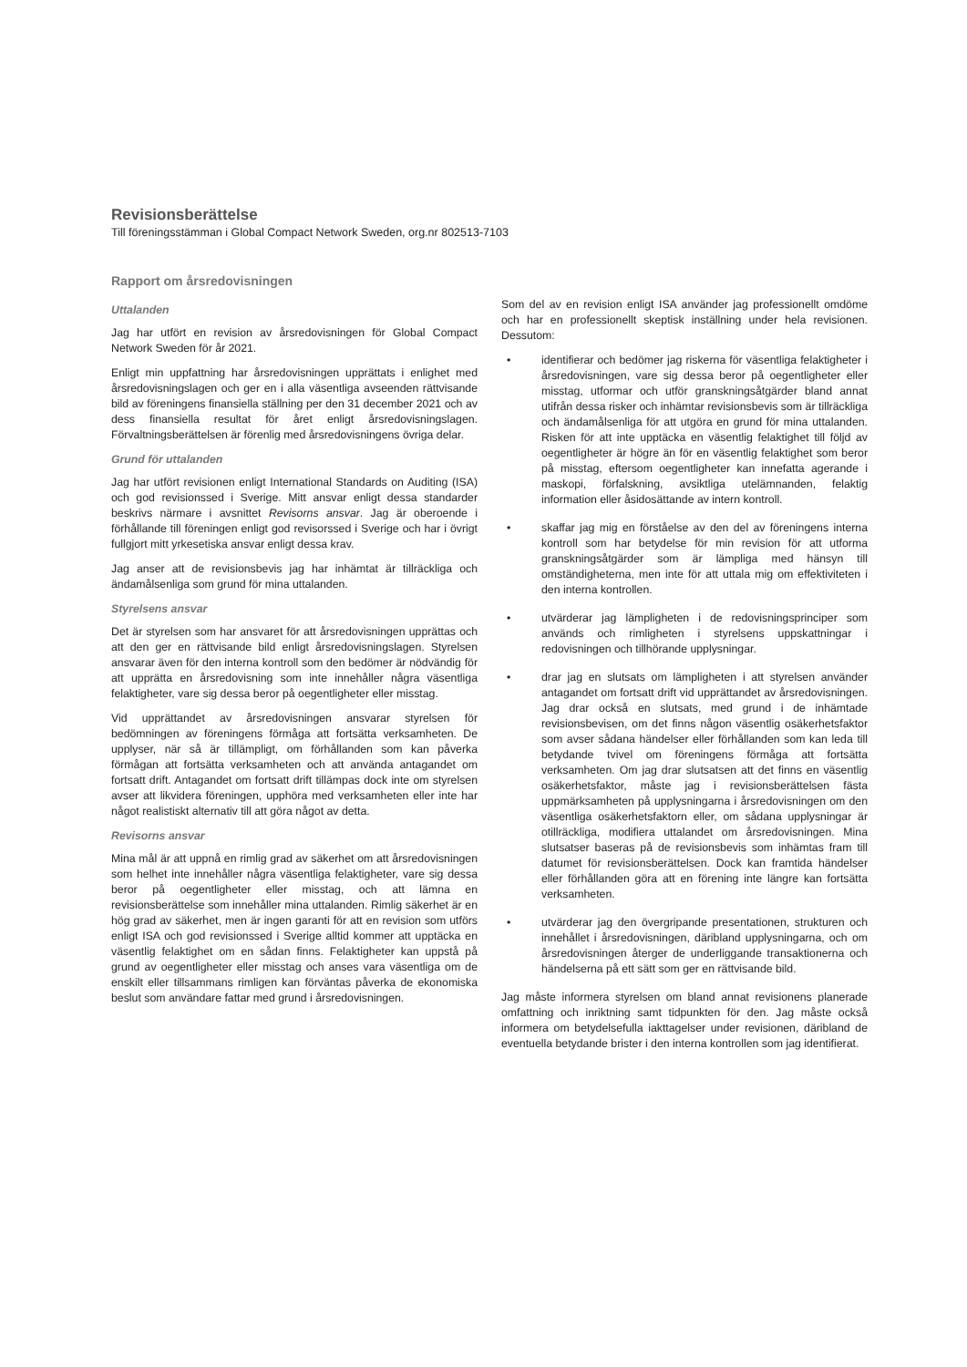Revisionsberättelse
Till föreningsstämman i Global Compact Network Sweden, org.nr 802513-7103
Rapport om årsredovisningen
Uttalanden
Jag har utfört en revision av årsredovisningen för Global Compact Network Sweden för år 2021.
Enligt min uppfattning har årsredovisningen upprättats i enlighet med årsredovisningslagen och ger en i alla väsentliga avseenden rättvisande bild av föreningens finansiella ställning per den 31 december 2021 och av dess finansiella resultat för året enligt årsredovisningslagen. Förvaltningsberättelsen är förenlig med årsredovisningens övriga delar.
Grund för uttalanden
Jag har utfört revisionen enligt International Standards on Auditing (ISA) och god revisionssed i Sverige. Mitt ansvar enligt dessa standarder beskrivs närmare i avsnittet Revisorns ansvar. Jag är oberoende i förhållande till föreningen enligt god revisorssed i Sverige och har i övrigt fullgjort mitt yrkesetiska ansvar enligt dessa krav.
Jag anser att de revisionsbevis jag har inhämtat är tillräckliga och ändamålsenliga som grund för mina uttalanden.
Styrelsens ansvar
Det är styrelsen som har ansvaret för att årsredovisningen upprättas och att den ger en rättvisande bild enligt årsredovisningslagen. Styrelsen ansvarar även för den interna kontroll som den bedömer är nödvändig för att upprätta en årsredovisning som inte innehåller några väsentliga felaktigheter, vare sig dessa beror på oegentligheter eller misstag.
Vid upprättandet av årsredovisningen ansvarar styrelsen för bedömningen av föreningens förmåga att fortsätta verksamheten. De upplyser, när så är tillämpligt, om förhållanden som kan påverka förmågan att fortsätta verksamheten och att använda antagandet om fortsatt drift. Antagandet om fortsatt drift tillämpas dock inte om styrelsen avser att likvidera föreningen, upphöra med verksamheten eller inte har något realistiskt alternativ till att göra något av detta.
Revisorns ansvar
Mina mål är att uppnå en rimlig grad av säkerhet om att årsredovisningen som helhet inte innehåller några väsentliga felaktigheter, vare sig dessa beror på oegentligheter eller misstag, och att lämna en revisionsberättelse som innehåller mina uttalanden. Rimlig säkerhet är en hög grad av säkerhet, men är ingen garanti för att en revision som utförs enligt ISA och god revisionssed i Sverige alltid kommer att upptäcka en väsentlig felaktighet om en sådan finns. Felaktigheter kan uppstå på grund av oegentligheter eller misstag och anses vara väsentliga om de enskilt eller tillsammans rimligen kan förväntas påverka de ekonomiska beslut som användare fattar med grund i årsredovisningen.
Som del av en revision enligt ISA använder jag professionellt omdöme och har en professionellt skeptisk inställning under hela revisionen. Dessutom:
• identifierar och bedömer jag riskerna för väsentliga felaktigheter i årsredovisningen, vare sig dessa beror på oegentligheter eller misstag, utformar och utför granskningsåtgärder bland annat utifrån dessa risker och inhämtar revisionsbevis som är tillräckliga och ändamålsenliga för att utgöra en grund för mina uttalanden. Risken för att inte upptäcka en väsentlig felaktighet till följd av oegentligheter är högre än för en väsentlig felaktighet som beror på misstag, eftersom oegentligheter kan innefatta agerande i maskopi, förfalskning, avsiktliga utelämnanden, felaktig information eller åsidosättande av intern kontroll.
• skaffar jag mig en förståelse av den del av föreningens interna kontroll som har betydelse för min revision för att utforma granskningsåtgärder som är lämpliga med hänsyn till omständigheterna, men inte för att uttala mig om effektiviteten i den interna kontrollen.
• utvärderar jag lämpligheten i de redovisningsprinciper som används och rimligheten i styrelsens uppskattningar i redovisningen och tillhörande upplysningar.
• drar jag en slutsats om lämpligheten i att styrelsen använder antagandet om fortsatt drift vid upprättandet av årsredovisningen. Jag drar också en slutsats, med grund i de inhämtade revisionsbevisen, om det finns någon väsentlig osäkerhetsfaktor som avser sådana händelser eller förhållanden som kan leda till betydande tvivel om föreningens förmåga att fortsätta verksamheten. Om jag drar slutsatsen att det finns en väsentlig osäkerhetsfaktor, måste jag i revisionsberättelsen fästa uppmärksamheten på upplysningarna i årsredovisningen om den väsentliga osäkerhetsfaktorn eller, om sådana upplysningar är otillräckliga, modifiera uttalandet om årsredovisningen. Mina slutsatser baseras på de revisionsbevis som inhämtas fram till datumet för revisionsberättelsen. Dock kan framtida händelser eller förhållanden göra att en förening inte längre kan fortsätta verksamheten.
• utvärderar jag den övergripande presentationen, strukturen och innehållet i årsredovisningen, däribland upplysningarna, och om årsredovisningen återger de underliggande transaktionerna och händelserna på ett sätt som ger en rättvisande bild.
Jag måste informera styrelsen om bland annat revisionens planerade omfattning och inriktning samt tidpunkten för den. Jag måste också informera om betydelsefulla iakttagelser under revisionen, däribland de eventuella betydande brister i den interna kontrollen som jag identifierat.